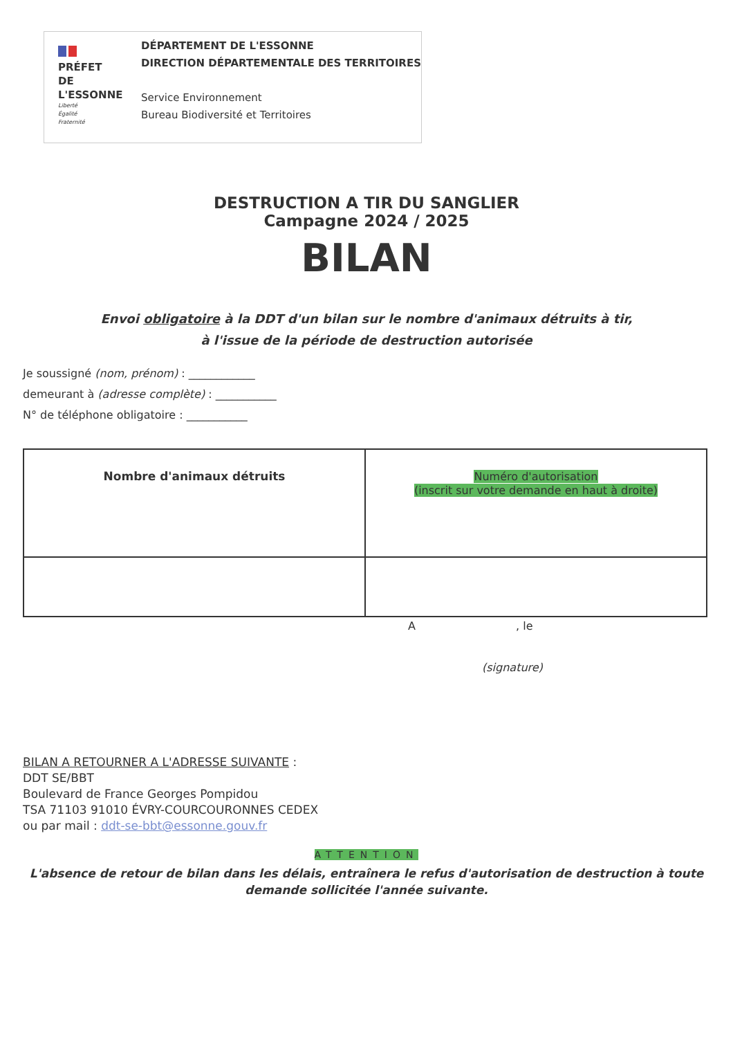PRÉFET
DE L'ESSONNE
Liberté
Égalité
Fraternité
DÉPARTEMENT DE L'ESSONNE
DIRECTION DÉPARTEMENTALE DES TERRITOIRES
Service Environnement
Bureau Biodiversité et Territoires
DESTRUCTION A TIR DU SANGLIER
Campagne 2024 / 2025
BILAN
Envoi obligatoire à la DDT d'un bilan sur le nombre d'animaux détruits à tir,
à l'issue de la période de destruction autorisée
Je soussigné (nom, prénom) : ____________
demeurant à (adresse complète) : ___________
N° de téléphone obligatoire : ___________
| Nombre d'animaux détruits | Numéro d'autorisation (inscrit sur votre demande en haut à droite) |
| --- | --- |
A , le
(signature)
BILAN A RETOURNER A L'ADRESSE SUIVANTE :
DDT SE/BBT
Boulevard de France Georges Pompidou
TSA 71103 91010 ÉVRY-COURCOURONNES CEDEX
ou par mail : ddt-se-bbt@essonne.gouv.fr
ATTENTION
L'absence de retour de bilan dans les délais, entraînera le refus d'autorisation de destruction à toute
demande sollicitée l'année suivante.